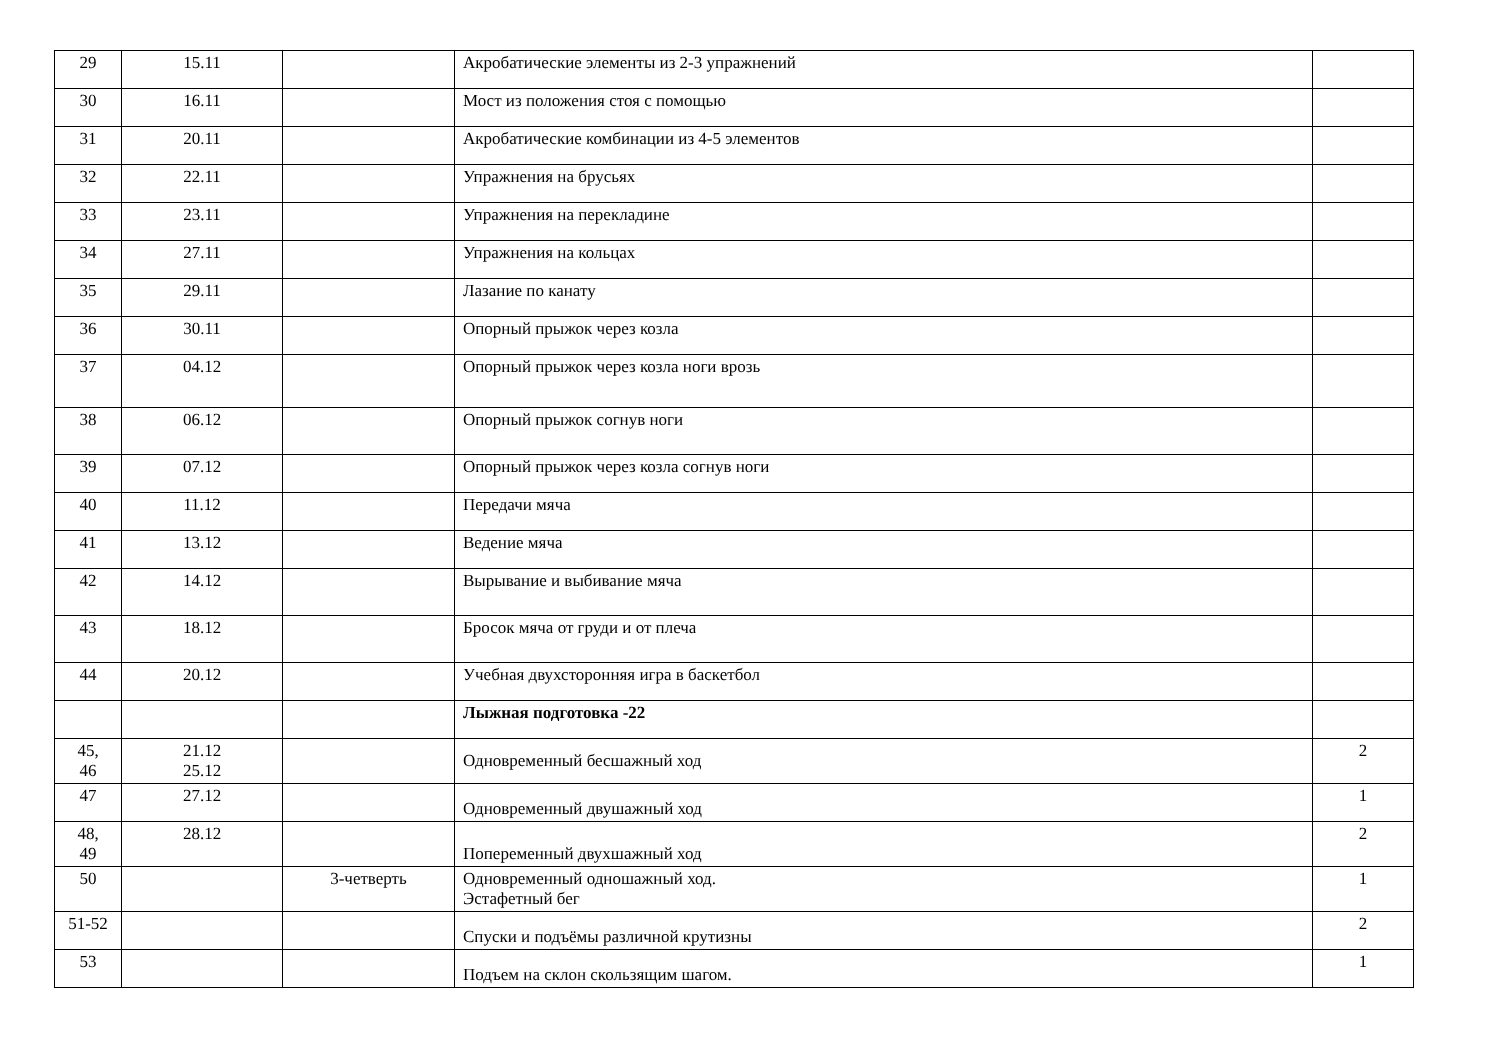| 29 | 15.11 | | Акробатические элементы из 2-3 упражнений | |
| 30 | 16.11 | | Мост из положения стоя с помощью | |
| 31 | 20.11 | | Акробатические комбинации из 4-5 элементов | |
| 32 | 22.11 | | Упражнения на брусьях | |
| 33 | 23.11 | | Упражнения на перекладине | |
| 34 | 27.11 | | Упражнения на кольцах | |
| 35 | 29.11 | | Лазание по канату | |
| 36 | 30.11 | | Опорный прыжок через козла | |
| 37 | 04.12 | | Опорный прыжок через козла ноги врозь | |
| 38 | 06.12 | | Опорный прыжок согнув ноги | |
| 39 | 07.12 | | Опорный прыжок через козла согнув ноги | |
| 40 | 11.12 | | Передачи мяча | |
| 41 | 13.12 | | Ведение мяча | |
| 42 | 14.12 | | Вырывание и выбивание мяча | |
| 43 | 18.12 | | Бросок мяча от груди и от плеча | |
| 44 | 20.12 | | Учебная двухсторонняя игра в баскетбол | |
| | | | Лыжная подготовка -22 | |
| 45, 46 | 21.12 25.12 | | Одновременный бесшажный ход | 2 |
| 47 | 27.12 | | Одновременный двушажный ход | 1 |
| 48, 49 | 28.12 | | Попеременный двухшажный ход | 2 |
| 50 | | 3-четверть | Одновременный одношажный ход. Эстафетный бег | 1 |
| 51-52 | | | Спуски и подъёмы различной крутизны | 2 |
| 53 | | | Подъем на склон скользящим шагом. | 1 |